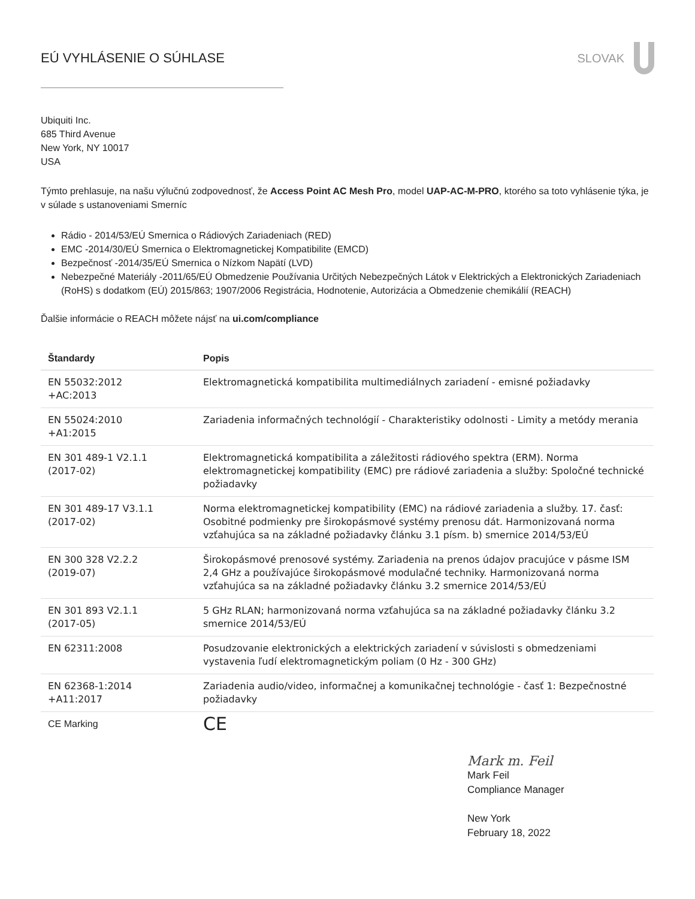EÚ VYHLÁSENIE O SÚHLASE SLOVAK
Ubiquiti Inc.
685 Third Avenue
New York, NY 10017
USA
Týmto prehlasuje, na našu výlučnú zodpovednosť, že Access Point AC Mesh Pro, model UAP-AC-M-PRO, ktorého sa toto vyhlásenie týka, je v súlade s ustanoveniami Smerníc
Rádio - 2014/53/EÚ Smernica o Rádiových Zariadeniach (RED)
EMC -2014/30/EÚ Smernica o Elektromagnetickej Kompatibilite (EMCD)
Bezpečnosť -2014/35/EÚ Smernica o Nízkom Napätí (LVD)
Nebezpečné Materiály -2011/65/EÚ Obmedzenie Používania Určitých Nebezpečných Látok v Elektrických a Elektronických Zariadeniach (RoHS) s dodatkom (EÚ) 2015/863; 1907/2006 Registrácia, Hodnotenie, Autorizácia a Obmedzenie chemikálií (REACH)
Ďalšie informácie o REACH môžete nájsť na ui.com/compliance
| Štandardy | Popis |
| --- | --- |
| EN 55032:2012 +AC:2013 | Elektromagnetická kompatibilita multimediálnych zariadení - emisné požiadavky |
| EN 55024:2010 +A1:2015 | Zariadenia informačných technológií - Charakteristiky odolnosti - Limity a metódy merania |
| EN 301 489-1 V2.1.1 (2017-02) | Elektromagnetická kompatibilita a záležitosti rádiového spektra (ERM). Norma elektromagnetickej kompatibility (EMC) pre rádiové zariadenia a služby: Spoločné technické požiadavky |
| EN 301 489-17 V3.1.1 (2017-02) | Norma elektromagnetickej kompatibility (EMC) na rádiové zariadenia a služby. 17. časť: Osobitné podmienky pre širokopásmové systémy prenosu dát. Harmonizovaná norma vzťahujúca sa na základné požiadavky článku 3.1 písm. b) smernice 2014/53/EÚ |
| EN 300 328 V2.2.2 (2019-07) | Širokopásmové prenosové systémy. Zariadenia na prenos údajov pracujúce v pásme ISM 2,4 GHz a používajúce širokopásmové modulačné techniky. Harmonizovaná norma vzťahujúca sa na základné požiadavky článku 3.2 smernice 2014/53/EÚ |
| EN 301 893 V2.1.1 (2017-05) | 5 GHz RLAN; harmonizovaná norma vzťahujúca sa na základné požiadavky článku 3.2 smernice 2014/53/EÚ |
| EN 62311:2008 | Posudzovanie elektronických a elektrických zariadení v súvislosti s obmedzeniami vystavenia ľudí elektromagnetickým poliam (0 Hz - 300 GHz) |
| EN 62368-1:2014 +A11:2017 | Zariadenia audio/video, informačnej a komunikačnej technológie - časť 1: Bezpečnostné požiadavky |
| CE Marking | CE |
Mark m. Feil
Mark Feil
Compliance Manager
New York
February 18, 2022